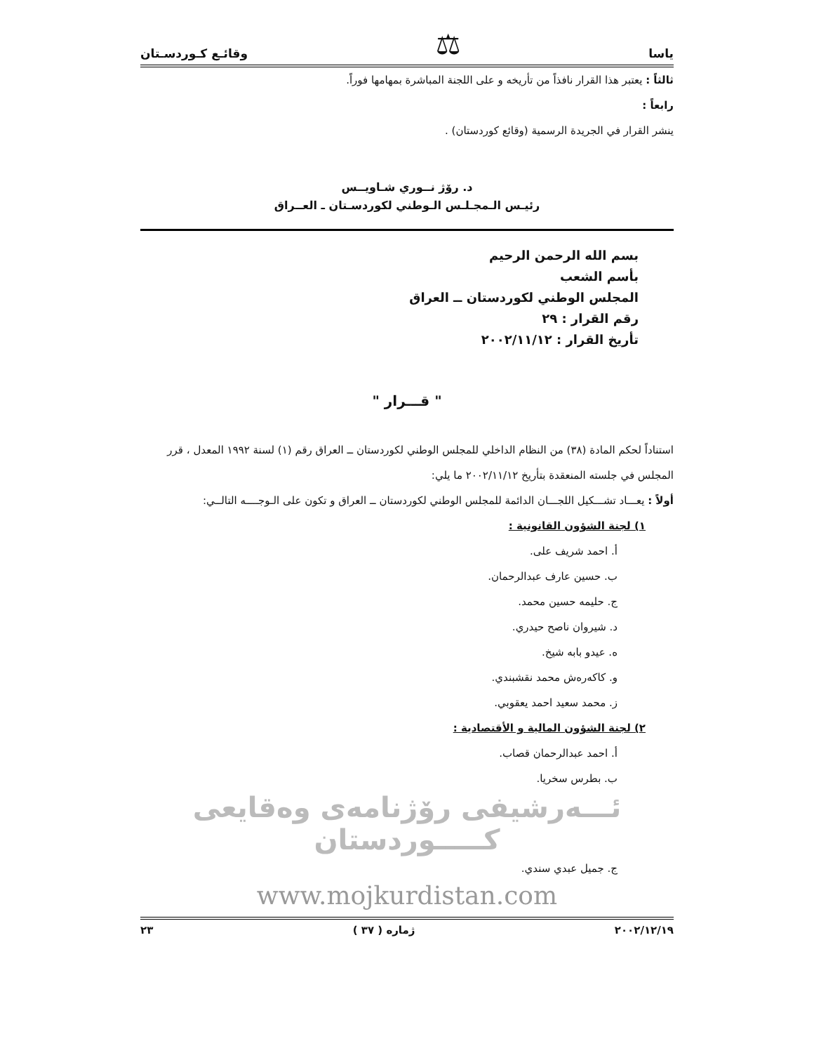ياسا ⚖ وقائـع كـوردسـتان
ثالثاً : يعتبر هذا القرار نافذاً من تأريخه و على اللجنة المباشرة بمهامها فوراً.
رابعاً :
ينشر القرار في الجريدة الرسمية (وقائع كوردستان) .
د. رۆژ نــوري شـاويــس
رئيـس الـمجـلـس الـوطني لكوردسـتان ـ العــراق
بسم الله الرحمن الرحيم
بأسم الشعب
المجلس الوطني لكوردستان ــ العراق
رقم القرار : ٢٩
تأريخ القرار : ٢٠٠٢/١١/١٢
" قـــرار "
استناداً لحكم المادة (٣٨) من النظام الداخلي للمجلس الوطني لكوردستان ــ العراق رقم (١) لسنة ١٩٩٢ المعدل ، قرر المجلس في جلسته المنعقدة بتأريخ ٢٠٠٢/١١/١٢ ما يلي:
أولاً : يعـــاد تشـــكيل اللجـــان الدائمة للمجلس الوطني لكوردستان ــ العراق و تكون على الـوجــــه التالــي:
١) لجنة الشؤون القانونية :
أ. احمد شريف على.
ب. حسين عارف عبدالرحمان.
ج. حليمه حسين محمد.
د. شيروان ناصح حيدري.
ه. عيدو بابه شيخ.
و. كاكه‌رەش محمد نقشبندي.
ز. محمد سعيد احمد يعقوبي.
٢) لجنة الشؤون المالية و الأقتصادية :
أ. احمد عبدالرحمان قصاب.
ب. بطرس سخريا.
ئـــەرشيفی رۆژنامەی وەقايعی كـــــوردستان
ج. جميل عبدي سندي.
www.mojkurdistan.com
٢٠٠٢/١٢/١٩ ژماره ( ٣٧ ) ٢٣